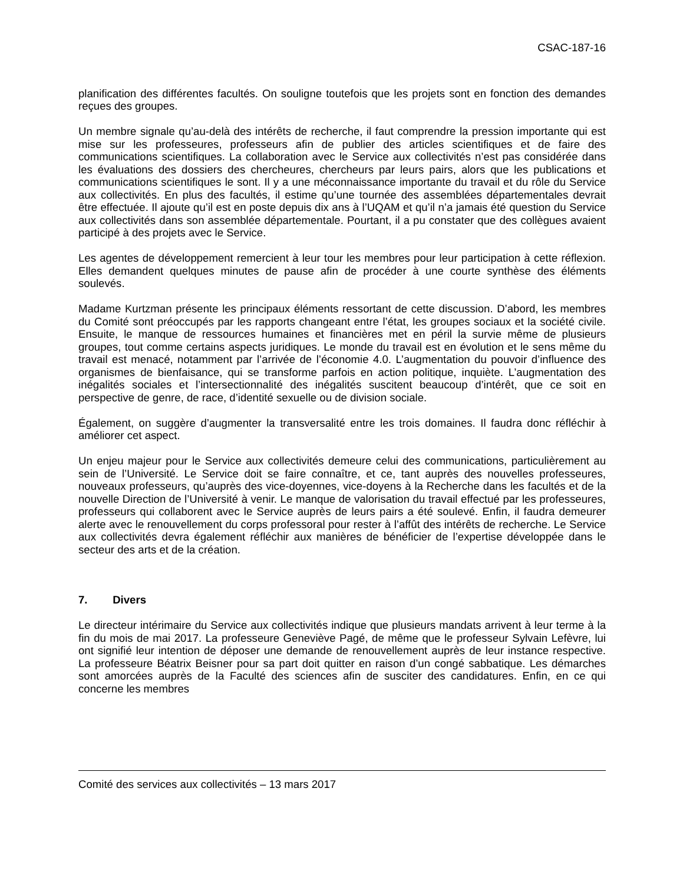CSAC-187-16
planification des différentes facultés. On souligne toutefois que les projets sont en fonction des demandes reçues des groupes.
Un membre signale qu’au-delà des intérêts de recherche, il faut comprendre la pression importante qui est mise sur les professeures, professeurs afin de publier des articles scientifiques et de faire des communications scientifiques. La collaboration avec le Service aux collectivités n’est pas considérée dans les évaluations des dossiers des chercheures, chercheurs par leurs pairs, alors que les publications et communications scientifiques le sont. Il y a une méconnaissance importante du travail et du rôle du Service aux collectivités. En plus des facultés, il estime qu’une tournée des assemblées départementales devrait être effectuée. Il ajoute qu’il est en poste depuis dix ans à l’UQAM et qu’il n’a jamais été question du Service aux collectivités dans son assemblée départementale. Pourtant, il a pu constater que des collègues avaient participé à des projets avec le Service.
Les agentes de développement remercient à leur tour les membres pour leur participation à cette réflexion. Elles demandent quelques minutes de pause afin de procéder à une courte synthèse des éléments soulevés.
Madame Kurtzman présente les principaux éléments ressortant de cette discussion. D’abord, les membres du Comité sont préoccupés par les rapports changeant entre l’état, les groupes sociaux et la société civile. Ensuite, le manque de ressources humaines et financières met en péril la survie même de plusieurs groupes, tout comme certains aspects juridiques. Le monde du travail est en évolution et le sens même du travail est menacé, notamment par l’arrivée de l’économie 4.0. L’augmentation du pouvoir d’influence des organismes de bienfaisance, qui se transforme parfois en action politique, inquiète. L’augmentation des inégalités sociales et l’intersectionnalité des inégalités suscitent beaucoup d’intérêt, que ce soit en perspective de genre, de race, d’identité sexuelle ou de division sociale.
Également, on suggère d’augmenter la transversalité entre les trois domaines. Il faudra donc réfléchir à améliorer cet aspect.
Un enjeu majeur pour le Service aux collectivités demeure celui des communications, particulièrement au sein de l’Université. Le Service doit se faire connaître, et ce, tant auprès des nouvelles professeures, nouveaux professeurs, qu’auprès des vice-doyennes, vice-doyens à la Recherche dans les facultés et de la nouvelle Direction de l’Université à venir. Le manque de valorisation du travail effectué par les professeures, professeurs qui collaborent avec le Service auprès de leurs pairs a été soulevé. Enfin, il faudra demeurer alerte avec le renouvellement du corps professoral pour rester à l’affût des intérêts de recherche. Le Service aux collectivités devra également réfléchir aux manières de bénéficier de l’expertise développée dans le secteur des arts et de la création.
7. Divers
Le directeur intérimaire du Service aux collectivités indique que plusieurs mandats arrivent à leur terme à la fin du mois de mai 2017. La professeure Geneviève Pagé, de même que le professeur Sylvain Lefèvre, lui ont signifié leur intention de déposer une demande de renouvellement auprès de leur instance respective. La professeure Béatrix Beisner pour sa part doit quitter en raison d’un congé sabbatique. Les démarches sont amorcées auprès de la Faculté des sciences afin de susciter des candidatures. Enfin, en ce qui concerne les membres
Comité des services aux collectivités – 13 mars 2017